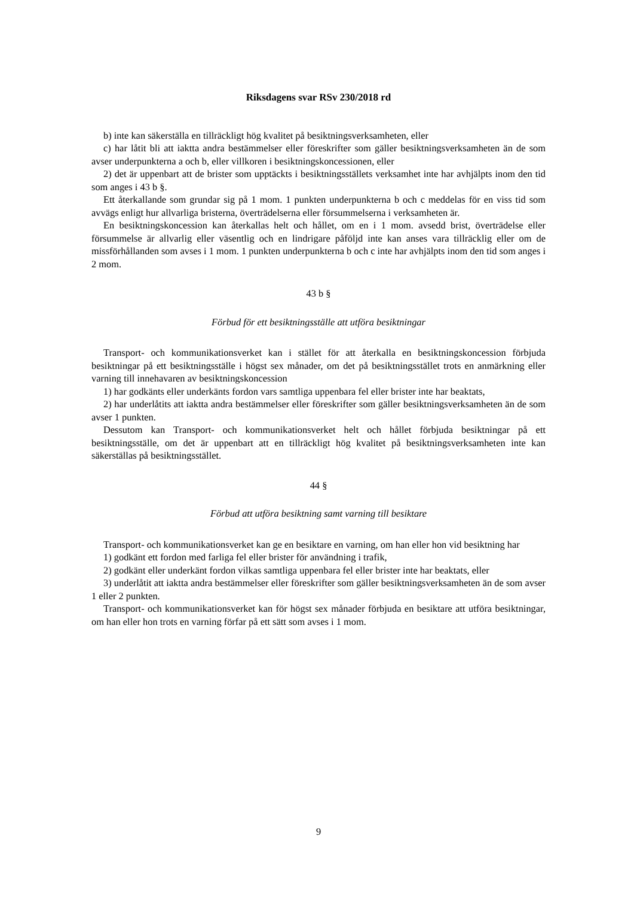Riksdagens svar RSv 230/2018 rd
b) inte kan säkerställa en tillräckligt hög kvalitet på besiktningsverksamheten, eller
c) har låtit bli att iaktta andra bestämmelser eller föreskrifter som gäller besiktningsverksamheten än de som avser underpunkterna a och b, eller villkoren i besiktningskoncessionen, eller
2) det är uppenbart att de brister som upptäckts i besiktningsställets verksamhet inte har avhjälpts inom den tid som anges i 43 b §.
Ett återkallande som grundar sig på 1 mom. 1 punkten underpunkterna b och c meddelas för en viss tid som avvägs enligt hur allvarliga bristerna, överträdelserna eller försummelserna i verksamheten är.
En besiktningskoncession kan återkallas helt och hållet, om en i 1 mom. avsedd brist, överträdelse eller försummelse är allvarlig eller väsentlig och en lindrigare påföljd inte kan anses vara tillräcklig eller om de missförhållanden som avses i 1 mom. 1 punkten underpunkterna b och c inte har avhjälpts inom den tid som anges i 2 mom.
43 b §
Förbud för ett besiktningsställe att utföra besiktningar
Transport- och kommunikationsverket kan i stället för att återkalla en besiktningskoncession förbjuda besiktningar på ett besiktningsställe i högst sex månader, om det på besiktningsstället trots en anmärkning eller varning till innehavaren av besiktningskoncession
1) har godkänts eller underkänts fordon vars samtliga uppenbara fel eller brister inte har beaktats,
2) har underlåtits att iaktta andra bestämmelser eller föreskrifter som gäller besiktningsverksamheten än de som avser 1 punkten.
Dessutom kan Transport- och kommunikationsverket helt och hållet förbjuda besiktningar på ett besiktningsställe, om det är uppenbart att en tillräckligt hög kvalitet på besiktningsverksamheten inte kan säkerställas på besiktningsstället.
44 §
Förbud att utföra besiktning samt varning till besiktare
Transport- och kommunikationsverket kan ge en besiktare en varning, om han eller hon vid besiktning har
1) godkänt ett fordon med farliga fel eller brister för användning i trafik,
2) godkänt eller underkänt fordon vilkas samtliga uppenbara fel eller brister inte har beaktats, eller
3) underlåtit att iaktta andra bestämmelser eller föreskrifter som gäller besiktningsverksamheten än de som avser 1 eller 2 punkten.
Transport- och kommunikationsverket kan för högst sex månader förbjuda en besiktare att utföra besiktningar, om han eller hon trots en varning förfar på ett sätt som avses i 1 mom.
9